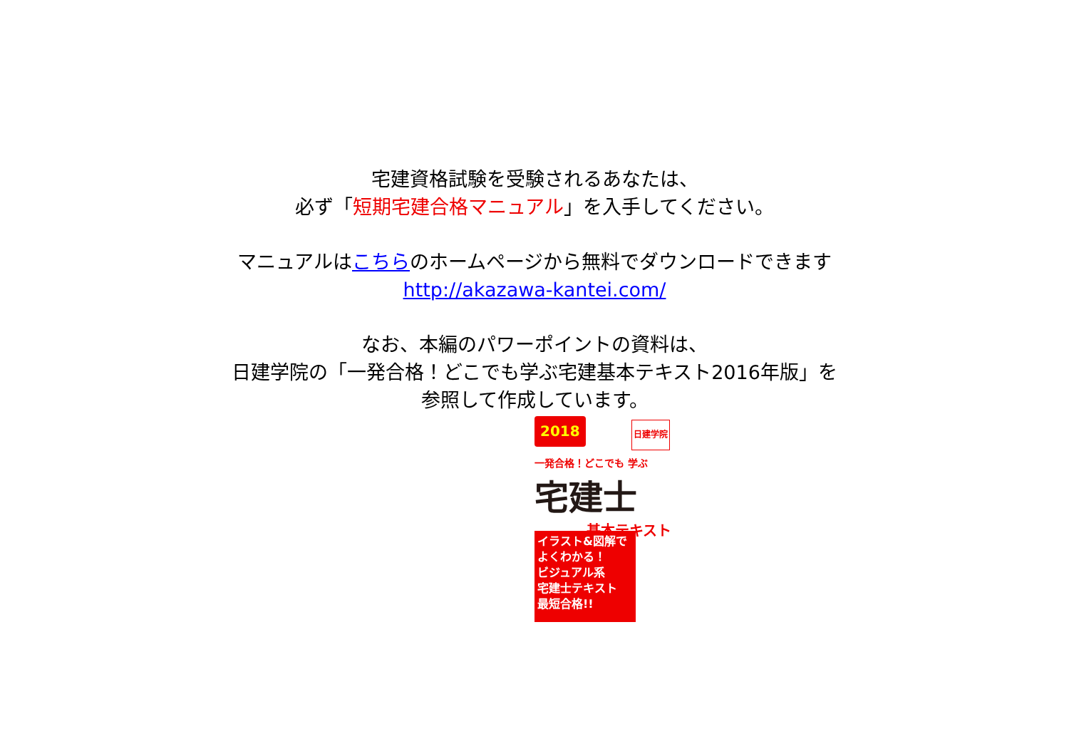宅建資格試験を受験されるあなたは、
必ず「短期宅建合格マニュアル」を入手してください。
マニュアルはこちらのホームページから無料でダウンロードできます
http://akazawa-kantei.com/
なお、本編のパワーポイントの資料は、
日建学院の「一発合格！どこでも学ぶ宅建基本テキスト2016年版」を
参照して作成しています。
2018 日建学院
一発合格！どこでも 学ぶ
宅建士
基本テキスト
イラスト&図解でよくわかる！
ビジュアル系
宅建士テキスト
最短合格!!